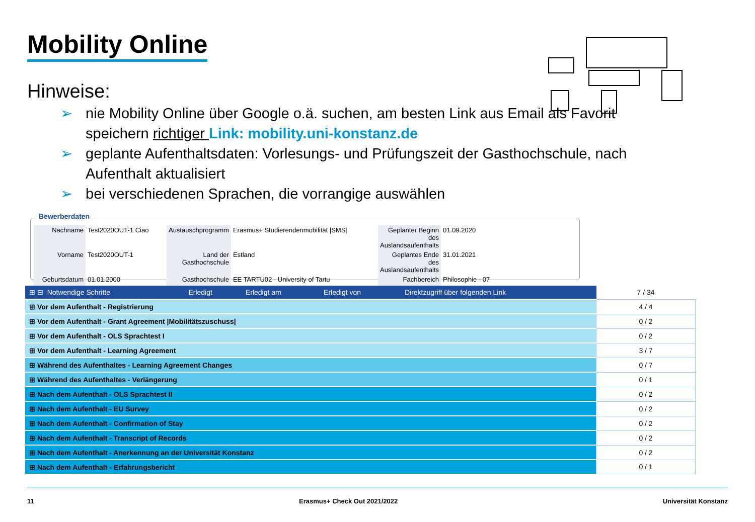Mobility Online
Hinweise:
➢ nie Mobility Online über Google o.ä. suchen, am besten Link aus Email als Favorit speichern richtiger Link: mobility.uni-konstanz.de
➢ geplante Aufenthaltsdaten: Vorlesungs- und Prüfungszeit der Gasthochschule, nach Aufenthalt aktualisiert
➢ bei verschiedenen Sprachen, die vorrangige auswählen
Bewerberdaten
| Nachname | Test2020OUT-1 Ciao | Austauschprogramm | Erasmus+ Studierendenmobilität /SMS/ | Geplanter Beginn des Auslandsaufenthalts | 01.09.2020 |
| Vorname | Test2020OUT-1 | Land der Gasthochschule | Estland | Geplantes Ende des Auslandsaufenthalts | 31.01.2021 |
| Geburtsdatum | 01.01.2000 | Gasthochschule | EE TARTU02 - University of Tartu | Fachbereich | Philosophie - 07 |
| ⊞ ⊟ Notwendige Schritte | Erledigt | Erledigt am | Erledigt von | Direktzugriff über folgenden Link | 7 / 34 |
| --- | --- | --- | --- | --- | --- |
| ⊞ Vor dem Aufenthalt - Registrierung | | | | | 4 / 4 |
| ⊞ Vor dem Aufenthalt - Grant Agreement /Mobilitätszuschuss/ | | | | | 0 / 2 |
| ⊞ Vor dem Aufenthalt - OLS Sprachtest I | | | | | 0 / 2 |
| ⊞ Vor dem Aufenthalt - Learning Agreement | | | | | 3 / 7 |
| ⊞ Während des Aufenthaltes - Learning Agreement Changes | | | | | 0 / 7 |
| ⊞ Während des Aufenthaltes - Verlängerung | | | | | 0 / 1 |
| ⊞ Nach dem Aufenthalt - OLS Sprachtest II | | | | | 0 / 2 |
| ⊞ Nach dem Aufenthalt - EU Survey | | | | | 0 / 2 |
| ⊞ Nach dem Aufenthalt - Confirmation of Stay | | | | | 0 / 2 |
| ⊞ Nach dem Aufenthalt - Transcript of Records | | | | | 0 / 2 |
| ⊞ Nach dem Aufenthalt - Anerkennung an der Universität Konstanz | | | | | 0 / 2 |
| ⊞ Nach dem Aufenthalt - Erfahrungsbericht | | | | | 0 / 1 |
11 Erasmus+ Check Out 2021/2022 Universität Konstanz